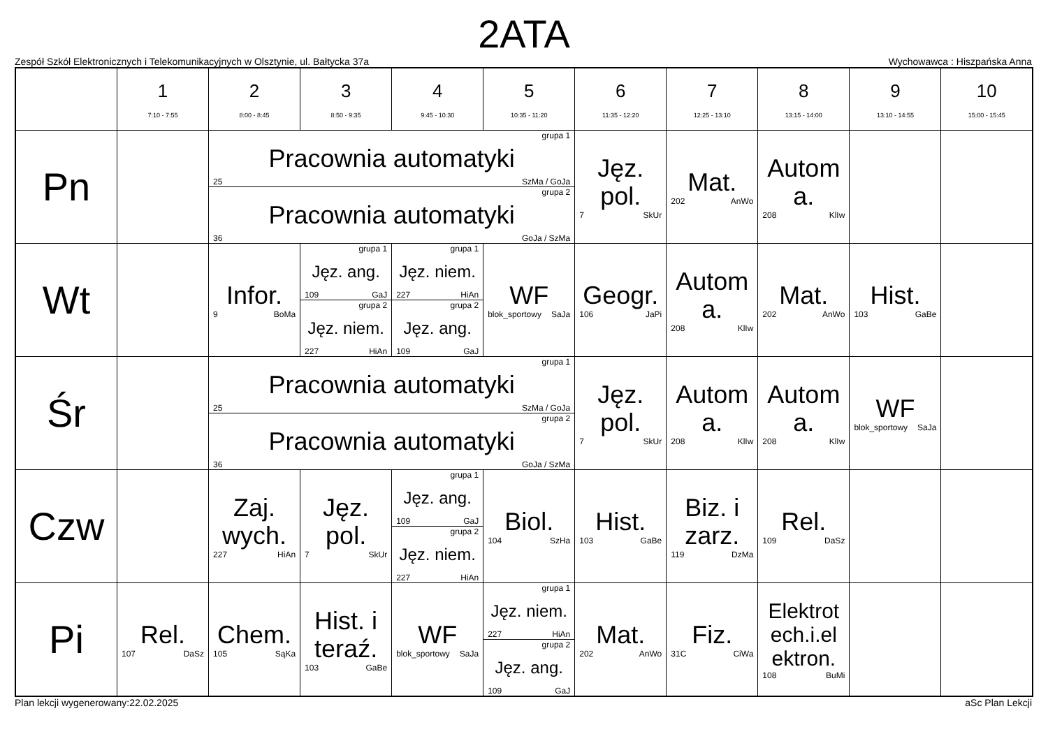2ATA
Zespół Szkół Elektronicznych i Telekomunikacyjnych w Olsztynie, ul. Bałtycka 37a Wychowawca : Hiszpańska Anna
| | 1 7:10 - 7:55 | 2 8:00 - 8:45 | 3 8:50 - 9:35 | 4 9:45 - 10:30 | 5 10:35 - 11:20 | 6 11:35 - 12:20 | 7 12:25 - 13:10 | 8 13:15 - 14:00 | 9 13:10 - 14:55 | 10 15:00 - 15:45 |
| --- | --- | --- | --- | --- | --- | --- | --- | --- | --- | --- |
| Pn | | grupa 1 Pracownia automatyki 25 SzMa / GoJa grupa 2 Pracownia automatyki 36 GoJa / SzMa | | | | Jęz. pol. 7 SkUr | Mat. 202 AnWo | Autom a. 208 KlIw | | |
| Wt | | Infor. 9 BoMa | grupa 1 Jęz. ang. 109 GaJ grupa 2 Jęz. niem. 227 HiAn | grupa 1 Jęz. niem. 227 HiAn grupa 2 Jęz. ang. 109 GaJ | WF blok_sportowy SaJa | Geogr. 106 JaPi | Autom a. 208 KlIw | Mat. 202 AnWo | Hist. 103 GaBe | |
| Śr | | grupa 1 Pracownia automatyki 25 SzMa / GoJa grupa 2 Pracownia automatyki 36 GoJa / SzMa | | | | Jęz. pol. 7 SkUr | Autom a. 208 KlIw | Autom a. 208 KlIw | WF blok_sportowy SaJa | |
| Czw | | Zaj. wych. 227 HiAn | Jęz. pol. 7 SkUr | grupa 1 Jęz. ang. 109 GaJ grupa 2 Jęz. niem. 227 HiAn | Biol. 104 SzHa | Hist. 103 GaBe | Biz. i zarz. 119 DzMa | Rel. 109 DaSz | | |
| Pi | Rel. 107 DaSz | Chem. 105 SąKa | Hist. i teraź. 103 GaBe | WF blok_sportowy SaJa | grupa 1 Jęz. niem. 227 HiAn grupa 2 Jęz. ang. 109 GaJ | Mat. 202 AnWo | Fiz. 31C CiWa | Elektrot ech.i.el ektron. 108 BuMi | | |
Plan lekcji wygenerowany:22.02.2025 aSc Plan Lekcji